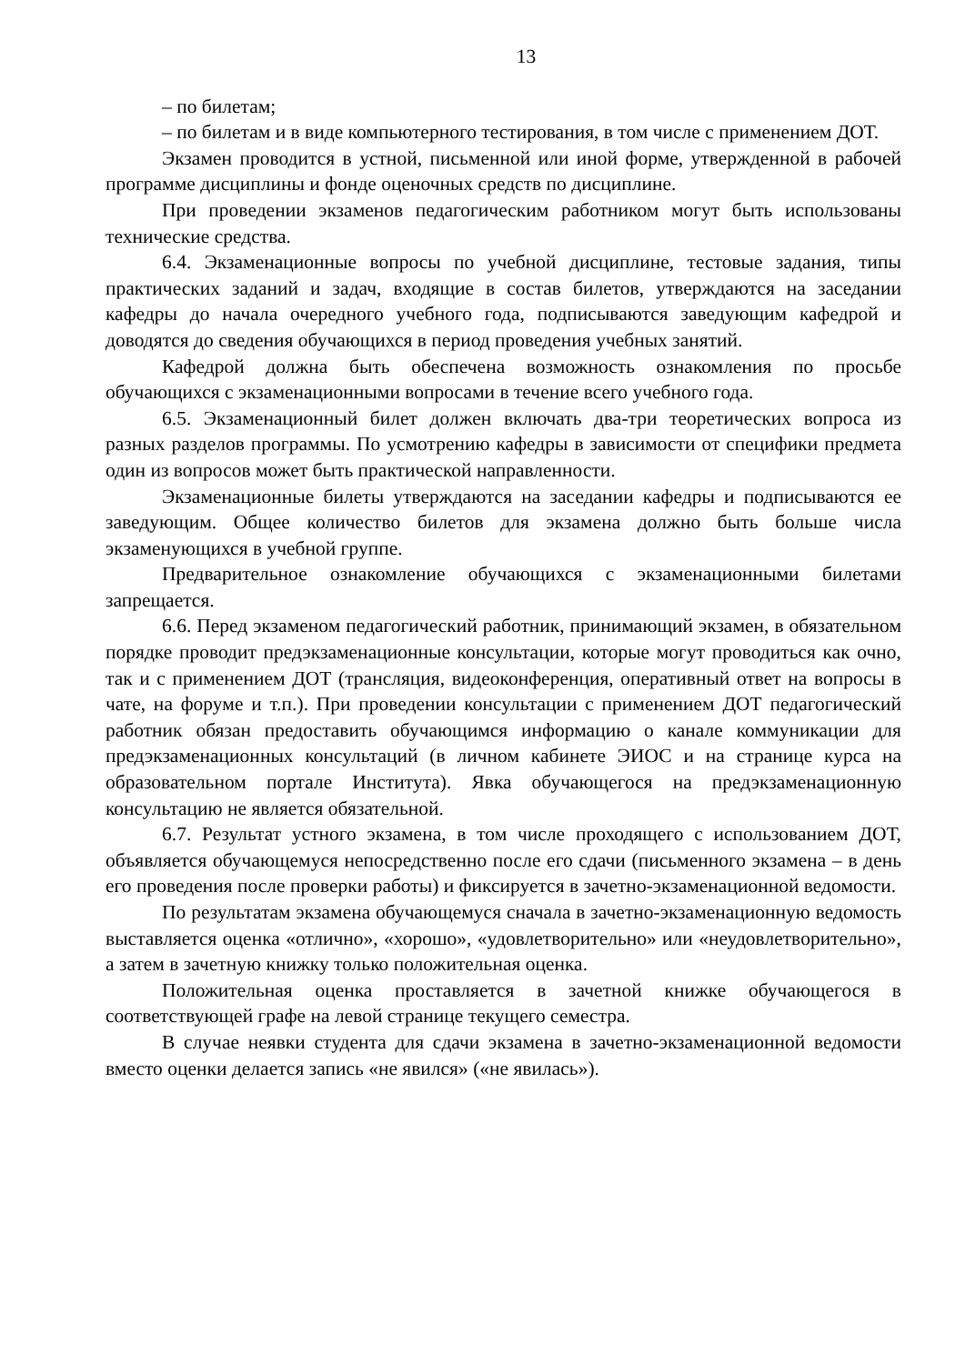13
– по билетам;
– по билетам и в виде компьютерного тестирования, в том числе с применением ДОТ.
Экзамен проводится в устной, письменной или иной форме, утвержденной в рабочей программе дисциплины и фонде оценочных средств по дисциплине.
При проведении экзаменов педагогическим работником могут быть использованы технические средства.
6.4. Экзаменационные вопросы по учебной дисциплине, тестовые задания, типы практических заданий и задач, входящие в состав билетов, утверждаются на заседании кафедры до начала очередного учебного года, подписываются заведующим кафедрой и доводятся до сведения обучающихся в период проведения учебных занятий.
Кафедрой должна быть обеспечена возможность ознакомления по просьбе обучающихся с экзаменационными вопросами в течение всего учебного года.
6.5. Экзаменационный билет должен включать два-три теоретических вопроса из разных разделов программы. По усмотрению кафедры в зависимости от специфики предмета один из вопросов может быть практической направленности.
Экзаменационные билеты утверждаются на заседании кафедры и подписываются ее заведующим. Общее количество билетов для экзамена должно быть больше числа экзаменующихся в учебной группе.
Предварительное ознакомление обучающихся с экзаменационными билетами запрещается.
6.6. Перед экзаменом педагогический работник, принимающий экзамен, в обязательном порядке проводит предэкзаменационные консультации, которые могут проводиться как очно, так и с применением ДОТ (трансляция, видеоконференция, оперативный ответ на вопросы в чате, на форуме и т.п.). При проведении консультации с применением ДОТ педагогический работник обязан предоставить обучающимся информацию о канале коммуникации для предэкзаменационных консультаций (в личном кабинете ЭИОС и на странице курса на образовательном портале Института). Явка обучающегося на предэкзаменационную консультацию не является обязательной.
6.7. Результат устного экзамена, в том числе проходящего с использованием ДОТ, объявляется обучающемуся непосредственно после его сдачи (письменного экзамена – в день его проведения после проверки работы) и фиксируется в зачетно-экзаменационной ведомости.
По результатам экзамена обучающемуся сначала в зачетно-экзаменационную ведомость выставляется оценка «отлично», «хорошо», «удовлетворительно» или «неудовлетворительно», а затем в зачетную книжку только положительная оценка.
Положительная оценка проставляется в зачетной книжке обучающегося в соответствующей графе на левой странице текущего семестра.
В случае неявки студента для сдачи экзамена в зачетно-экзаменационной ведомости вместо оценки делается запись «не явился» («не явилась»).